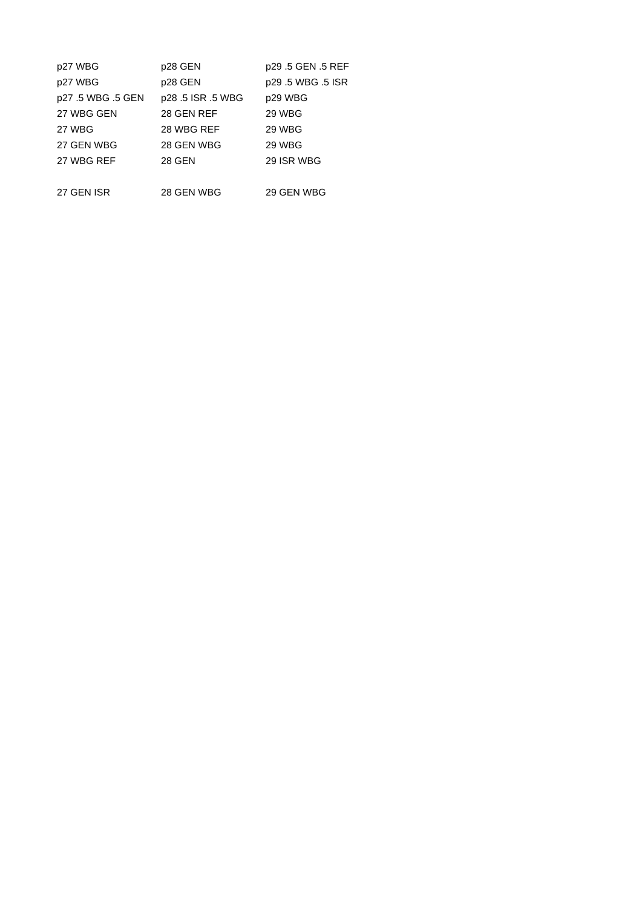| p27 WBG | p28 GEN | p29 .5 GEN .5 REF |
| p27 WBG | p28 GEN | p29 .5 WBG .5 ISR |
| p27 .5 WBG .5 GEN | p28 .5 ISR .5 WBG | p29 WBG |
| 27 WBG GEN | 28 GEN REF | 29 WBG |
| 27 WBG | 28 WBG REF | 29 WBG |
| 27 GEN WBG | 28 GEN WBG | 29 WBG |
| 27 WBG REF | 28 GEN | 29 ISR WBG |
| 27 GEN ISR | 28 GEN WBG | 29 GEN WBG |